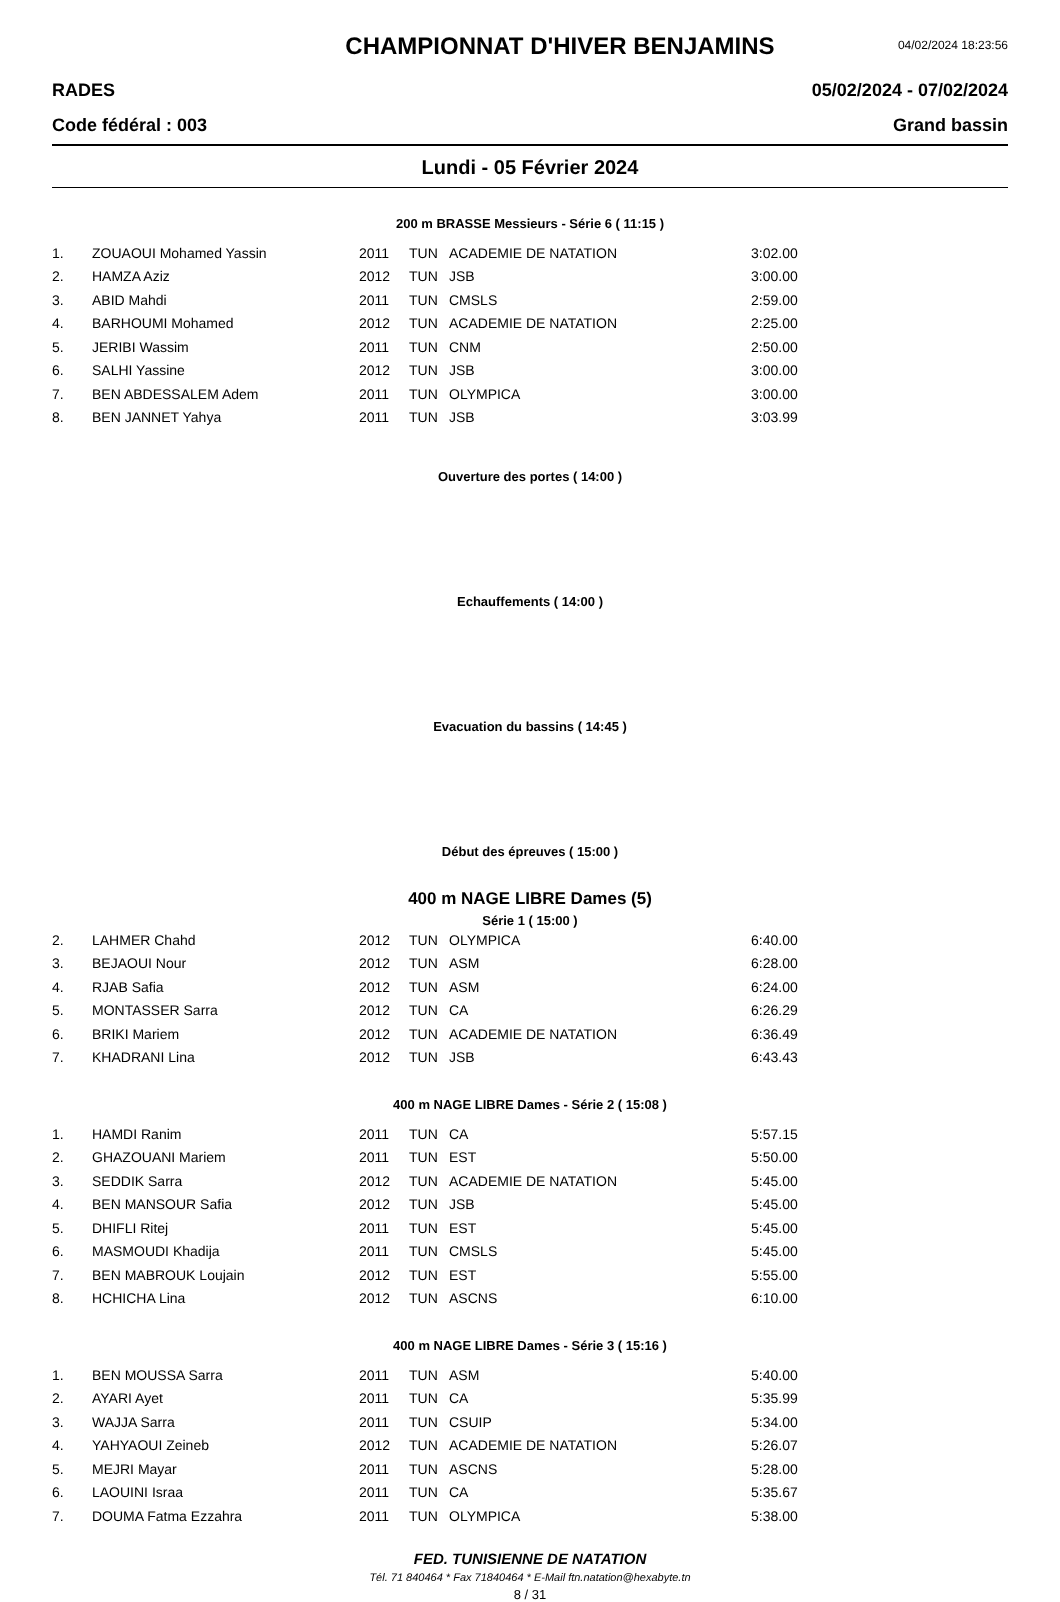CHAMPIONNAT D'HIVER BENJAMINS
04/02/2024 18:23:56
RADES 05/02/2024 - 07/02/2024
Code fédéral : 003 Grand bassin
Lundi - 05 Février 2024
200 m BRASSE Messieurs - Série 6 ( 11:15 )
| 1. | ZOUAOUI Mohamed Yassin | 2011 | TUN | ACADEMIE DE NATATION | 3:02.00 |
| 2. | HAMZA Aziz | 2012 | TUN | JSB | 3:00.00 |
| 3. | ABID Mahdi | 2011 | TUN | CMSLS | 2:59.00 |
| 4. | BARHOUMI Mohamed | 2012 | TUN | ACADEMIE DE NATATION | 2:25.00 |
| 5. | JERIBI Wassim | 2011 | TUN | CNM | 2:50.00 |
| 6. | SALHI Yassine | 2012 | TUN | JSB | 3:00.00 |
| 7. | BEN ABDESSALEM Adem | 2011 | TUN | OLYMPICA | 3:00.00 |
| 8. | BEN JANNET Yahya | 2011 | TUN | JSB | 3:03.99 |
Ouverture des portes ( 14:00 )
Echauffements ( 14:00 )
Evacuation du bassins ( 14:45 )
Début des épreuves ( 15:00 )
400 m NAGE LIBRE Dames (5)
Série 1 ( 15:00 )
| 2. | LAHMER Chahd | 2012 | TUN | OLYMPICA | 6:40.00 |
| 3. | BEJAOUI Nour | 2012 | TUN | ASM | 6:28.00 |
| 4. | RJAB Safia | 2012 | TUN | ASM | 6:24.00 |
| 5. | MONTASSER Sarra | 2012 | TUN | CA | 6:26.29 |
| 6. | BRIKI Mariem | 2012 | TUN | ACADEMIE DE NATATION | 6:36.49 |
| 7. | KHADRANI Lina | 2012 | TUN | JSB | 6:43.43 |
400 m NAGE LIBRE Dames - Série 2 ( 15:08 )
| 1. | HAMDI Ranim | 2011 | TUN | CA | 5:57.15 |
| 2. | GHAZOUANI Mariem | 2011 | TUN | EST | 5:50.00 |
| 3. | SEDDIK Sarra | 2012 | TUN | ACADEMIE DE NATATION | 5:45.00 |
| 4. | BEN MANSOUR Safia | 2012 | TUN | JSB | 5:45.00 |
| 5. | DHIFLI Ritej | 2011 | TUN | EST | 5:45.00 |
| 6. | MASMOUDI Khadija | 2011 | TUN | CMSLS | 5:45.00 |
| 7. | BEN MABROUK Loujain | 2012 | TUN | EST | 5:55.00 |
| 8. | HCHICHA Lina | 2012 | TUN | ASCNS | 6:10.00 |
400 m NAGE LIBRE Dames - Série 3 ( 15:16 )
| 1. | BEN MOUSSA Sarra | 2011 | TUN | ASM | 5:40.00 |
| 2. | AYARI Ayet | 2011 | TUN | CA | 5:35.99 |
| 3. | WAJJA Sarra | 2011 | TUN | CSUIP | 5:34.00 |
| 4. | YAHYAOUI Zeineb | 2012 | TUN | ACADEMIE DE NATATION | 5:26.07 |
| 5. | MEJRI Mayar | 2011 | TUN | ASCNS | 5:28.00 |
| 6. | LAOUINI Israa | 2011 | TUN | CA | 5:35.67 |
| 7. | DOUMA Fatma Ezzahra | 2011 | TUN | OLYMPICA | 5:38.00 |
FED. TUNISIENNE DE NATATION
Tél. 71 840464 * Fax 71840464 * E-Mail ftn.natation@hexabyte.tn
8 / 31